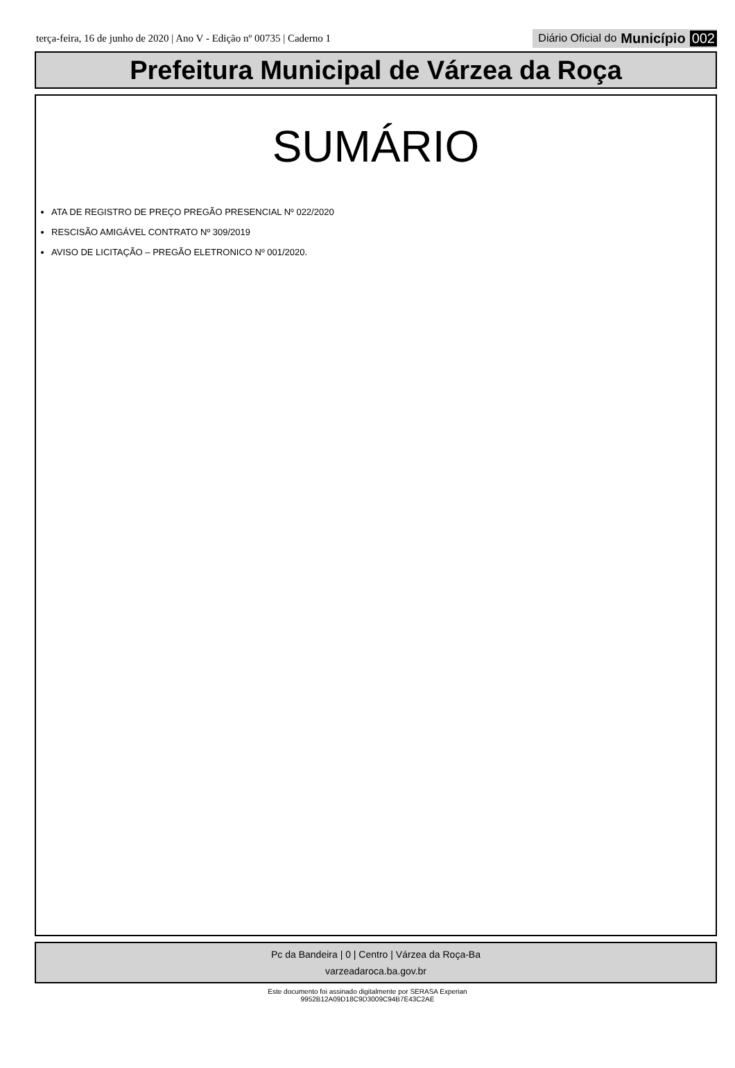terça-feira, 16 de junho de 2020 | Ano V - Edição nº 00735 | Caderno 1
Diário Oficial do Município 002
Prefeitura Municipal de Várzea da Roça
SUMÁRIO
ATA DE REGISTRO DE PREÇO PREGÃO PRESENCIAL Nº 022/2020
RESCISÃO AMIGÁVEL CONTRATO Nº 309/2019
AVISO DE LICITAÇÃO – PREGÃO ELETRONICO Nº 001/2020.
Pc da Bandeira | 0 | Centro | Várzea da Roça-Ba
varzeadaroca.ba.gov.br
Este documento foi assinado digitalmente por SERASA Experian
9952B12A09D18C9D3009C94B7E43C2AE